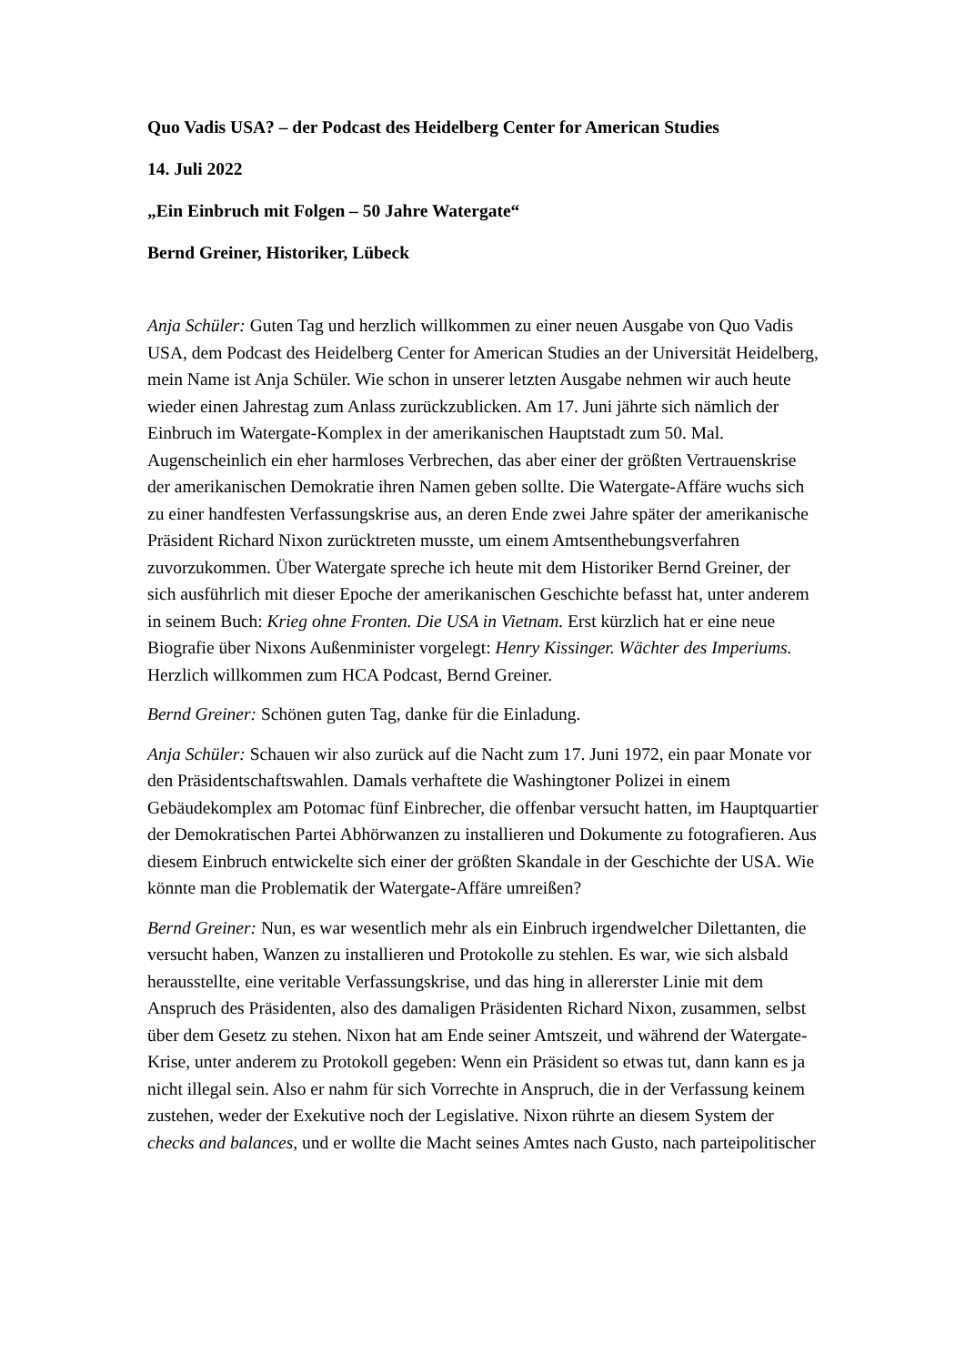Quo Vadis USA? – der Podcast des Heidelberg Center for American Studies
14. Juli 2022
„Ein Einbruch mit Folgen – 50 Jahre Watergate“
Bernd Greiner, Historiker, Lübeck
Anja Schüler: Guten Tag und herzlich willkommen zu einer neuen Ausgabe von Quo Vadis USA, dem Podcast des Heidelberg Center for American Studies an der Universität Heidelberg, mein Name ist Anja Schüler. Wie schon in unserer letzten Ausgabe nehmen wir auch heute wieder einen Jahrestag zum Anlass zurückzublicken. Am 17. Juni jährte sich nämlich der Einbruch im Watergate-Komplex in der amerikanischen Hauptstadt zum 50. Mal. Augenscheinlich ein eher harmloses Verbrechen, das aber einer der größten Vertrauenskrise der amerikanischen Demokratie ihren Namen geben sollte. Die Watergate-Affäre wuchs sich zu einer handfesten Verfassungskrise aus, an deren Ende zwei Jahre später der amerikanische Präsident Richard Nixon zurücktreten musste, um einem Amtsenthebungsverfahren zuvorzukommen. Über Watergate spreche ich heute mit dem Historiker Bernd Greiner, der sich ausführlich mit dieser Epoche der amerikanischen Geschichte befasst hat, unter anderem in seinem Buch: Krieg ohne Fronten. Die USA in Vietnam. Erst kürzlich hat er eine neue Biografie über Nixons Außenminister vorgelegt: Henry Kissinger. Wächter des Imperiums. Herzlich willkommen zum HCA Podcast, Bernd Greiner.
Bernd Greiner: Schönen guten Tag, danke für die Einladung.
Anja Schüler: Schauen wir also zurück auf die Nacht zum 17. Juni 1972, ein paar Monate vor den Präsidentschaftswahlen. Damals verhaftete die Washingtoner Polizei in einem Gebäudekomplex am Potomac fünf Einbrecher, die offenbar versucht hatten, im Hauptquartier der Demokratischen Partei Abhörwanzen zu installieren und Dokumente zu fotografieren. Aus diesem Einbruch entwickelte sich einer der größten Skandale in der Geschichte der USA. Wie könnte man die Problematik der Watergate-Affäre umreißen?
Bernd Greiner: Nun, es war wesentlich mehr als ein Einbruch irgendwelcher Dilettanten, die versucht haben, Wanzen zu installieren und Protokolle zu stehlen. Es war, wie sich alsbald herausstellte, eine veritable Verfassungskrise, und das hing in allererster Linie mit dem Anspruch des Präsidenten, also des damaligen Präsidenten Richard Nixon, zusammen, selbst über dem Gesetz zu stehen. Nixon hat am Ende seiner Amtszeit, und während der Watergate-Krise, unter anderem zu Protokoll gegeben: Wenn ein Präsident so etwas tut, dann kann es ja nicht illegal sein. Also er nahm für sich Vorrechte in Anspruch, die in der Verfassung keinem zustehen, weder der Exekutive noch der Legislative. Nixon rührte an diesem System der checks and balances, und er wollte die Macht seines Amtes nach Gusto, nach parteipolitischer